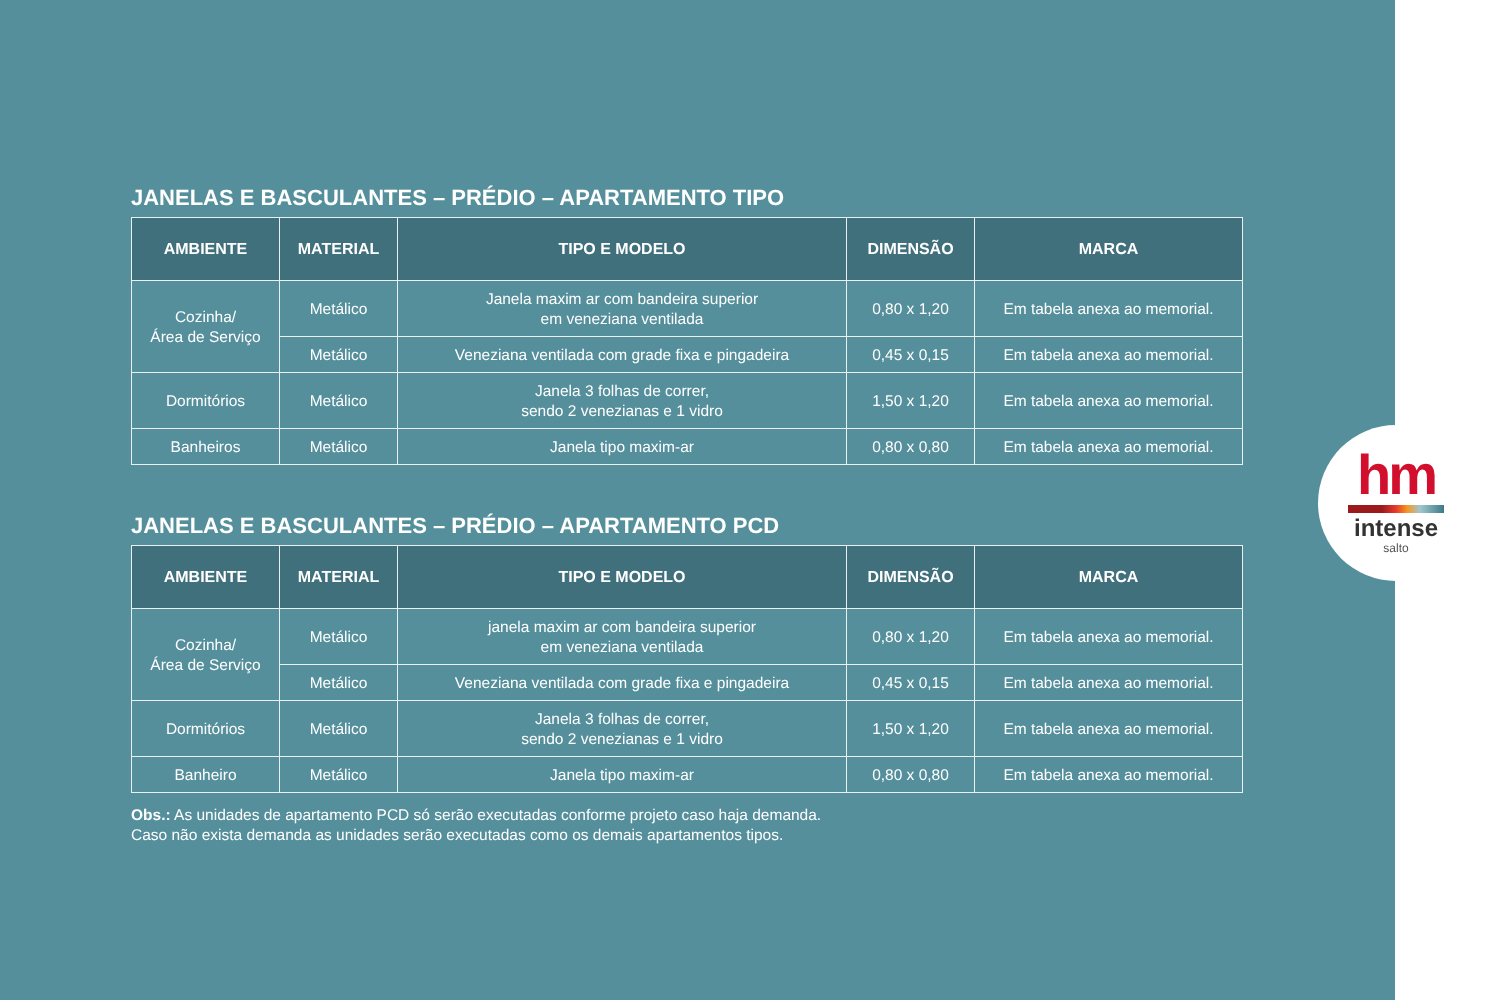JANELAS E BASCULANTES – PRÉDIO – APARTAMENTO TIPO
| AMBIENTE | MATERIAL | TIPO E MODELO | DIMENSÃO | MARCA |
| --- | --- | --- | --- | --- |
| Cozinha/ Área de Serviço | Metálico | Janela maxim ar com bandeira superior em veneziana ventilada | 0,80 x 1,20 | Em tabela anexa ao memorial. |
| | Metálico | Veneziana ventilada com grade fixa e pingadeira | 0,45 x 0,15 | Em tabela anexa ao memorial. |
| Dormitórios | Metálico | Janela 3 folhas de correr, sendo 2 venezianas e 1 vidro | 1,50 x 1,20 | Em tabela anexa ao memorial. |
| Banheiros | Metálico | Janela tipo maxim-ar | 0,80 x 0,80 | Em tabela anexa ao memorial. |
JANELAS E BASCULANTES – PRÉDIO – APARTAMENTO PCD
| AMBIENTE | MATERIAL | TIPO E MODELO | DIMENSÃO | MARCA |
| --- | --- | --- | --- | --- |
| Cozinha/ Área de Serviço | Metálico | janela maxim ar com bandeira superior em veneziana ventilada | 0,80 x 1,20 | Em tabela anexa ao memorial. |
| | Metálico | Veneziana ventilada com grade fixa e pingadeira | 0,45 x 0,15 | Em tabela anexa ao memorial. |
| Dormitórios | Metálico | Janela 3 folhas de correr, sendo 2 venezianas e 1 vidro | 1,50 x 1,20 | Em tabela anexa ao memorial. |
| Banheiro | Metálico | Janela tipo maxim-ar | 0,80 x 0,80 | Em tabela anexa ao memorial. |
Obs.: As unidades de apartamento PCD só serão executadas conforme projeto caso haja demanda.
Caso não exista demanda as unidades serão executadas como os demais apartamentos tipos.
hm
intense
salto